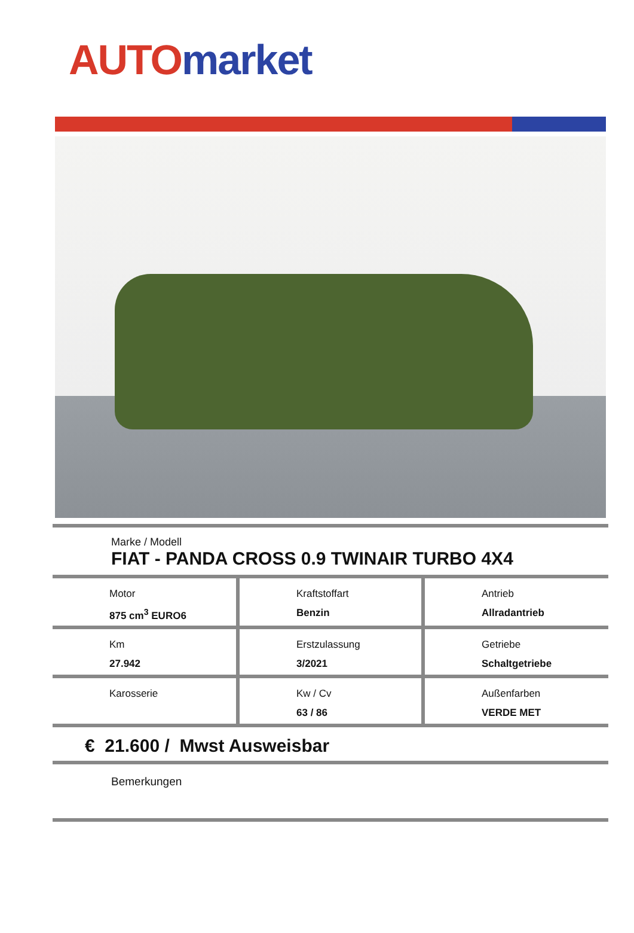AUTO market
Marke / Modell
FIAT - PANDA CROSS 0.9 TWINAIR TURBO 4X4
| Motor 875 cm<sup>3</sup> EURO6 | Kraftstoffart Benzin | Antrieb Allradantrieb |
| Km 27.942 | Erstzulassung 3/2021 | Getriebe Schaltgetriebe |
| Karosserie | Kw / Cv 63 / 86 | Außenfarben VERDE MET |
€ 21.600 / Mwst Ausweisbar
Bemerkungen